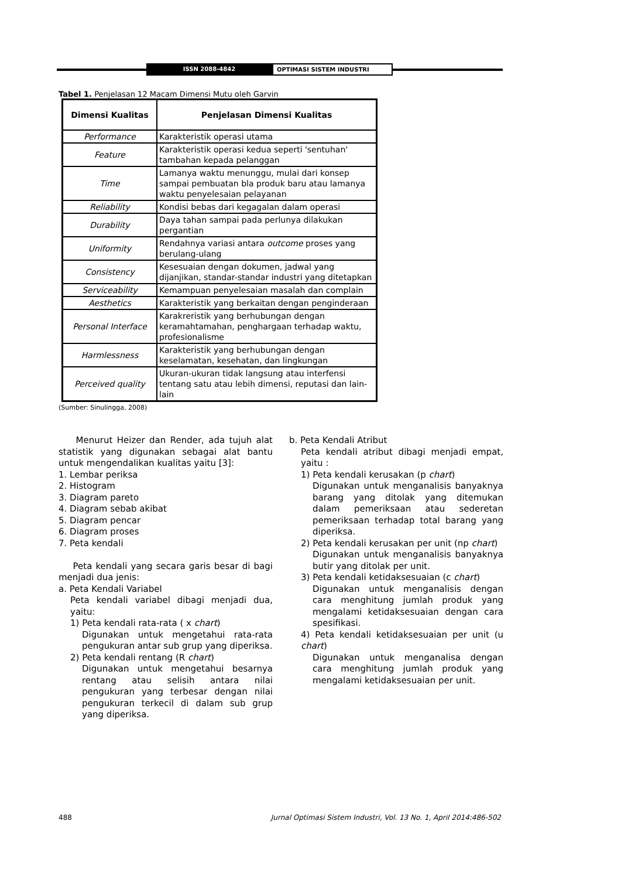ISSN 2088-4842 OPTIMASI SISTEM INDUSTRI
Tabel 1. Penjelasan 12 Macam Dimensi Mutu oleh Garvin
| Dimensi Kualitas | Penjelasan Dimensi Kualitas |
| --- | --- |
| Performance | Karakteristik operasi utama |
| Feature | Karakteristik operasi kedua seperti 'sentuhan' tambahan kepada pelanggan |
| Time | Lamanya waktu menunggu, mulai dari konsep sampai pembuatan bla produk baru atau lamanya waktu penyelesaian pelayanan |
| Reliability | Kondisi bebas dari kegagalan dalam operasi |
| Durability | Daya tahan sampai pada perlunya dilakukan pergantian |
| Uniformity | Rendahnya variasi antara outcome proses yang berulang-ulang |
| Consistency | Kesesuaian dengan dokumen, jadwal yang dijanjikan, standar-standar industri yang ditetapkan |
| Serviceability | Kemampuan penyelesaian masalah dan complain |
| Aesthetics | Karakteristik yang berkaitan dengan penginderaan |
| Personal Interface | Karakreristik yang berhubungan dengan keramahtamahan, penghargaan terhadap waktu, profesionalisme |
| Harmlessness | Karakteristik yang berhubungan dengan keselamatan, kesehatan, dan lingkungan |
| Perceived quality | Ukuran-ukuran tidak langsung atau interfensi tentang satu atau lebih dimensi, reputasi dan lain-lain |
(Sumber: Sinulingga, 2008)
Menurut Heizer dan Render, ada tujuh alat statistik yang digunakan sebagai alat bantu untuk mengendalikan kualitas yaitu [3]:
1. Lembar periksa
2. Histogram
3. Diagram pareto
4. Diagram sebab akibat
5. Diagram pencar
6. Diagram proses
7. Peta kendali
Peta kendali yang secara garis besar di bagi menjadi dua jenis:
a. Peta Kendali Variabel
Peta kendali variabel dibagi menjadi dua, yaitu:
1) Peta kendali rata-rata ( x chart)
Digunakan untuk mengetahui rata-rata pengukuran antar sub grup yang diperiksa.
2) Peta kendali rentang (R chart)
Digunakan untuk mengetahui besarnya rentang atau selisih antara nilai pengukuran yang terbesar dengan nilai pengukuran terkecil di dalam sub grup yang diperiksa.
b. Peta Kendali Atribut
Peta kendali atribut dibagi menjadi empat, yaitu :
1) Peta kendali kerusakan (p chart)
Digunakan untuk menganalisis banyaknya barang yang ditolak yang ditemukan dalam pemeriksaan atau sederetan pemeriksaan terhadap total barang yang diperiksa.
2) Peta kendali kerusakan per unit (np chart)
Digunakan untuk menganalisis banyaknya butir yang ditolak per unit.
3) Peta kendali ketidaksesuaian (c chart)
Digunakan untuk menganalisis dengan cara menghitung jumlah produk yang mengalami ketidaksesuaian dengan cara spesifikasi.
4) Peta kendali ketidaksesuaian per unit (u chart)
Digunakan untuk menganalisa dengan cara menghitung jumlah produk yang mengalami ketidaksesuaian per unit.
488 Jurnal Optimasi Sistem Industri, Vol. 13 No. 1, April 2014:486-502